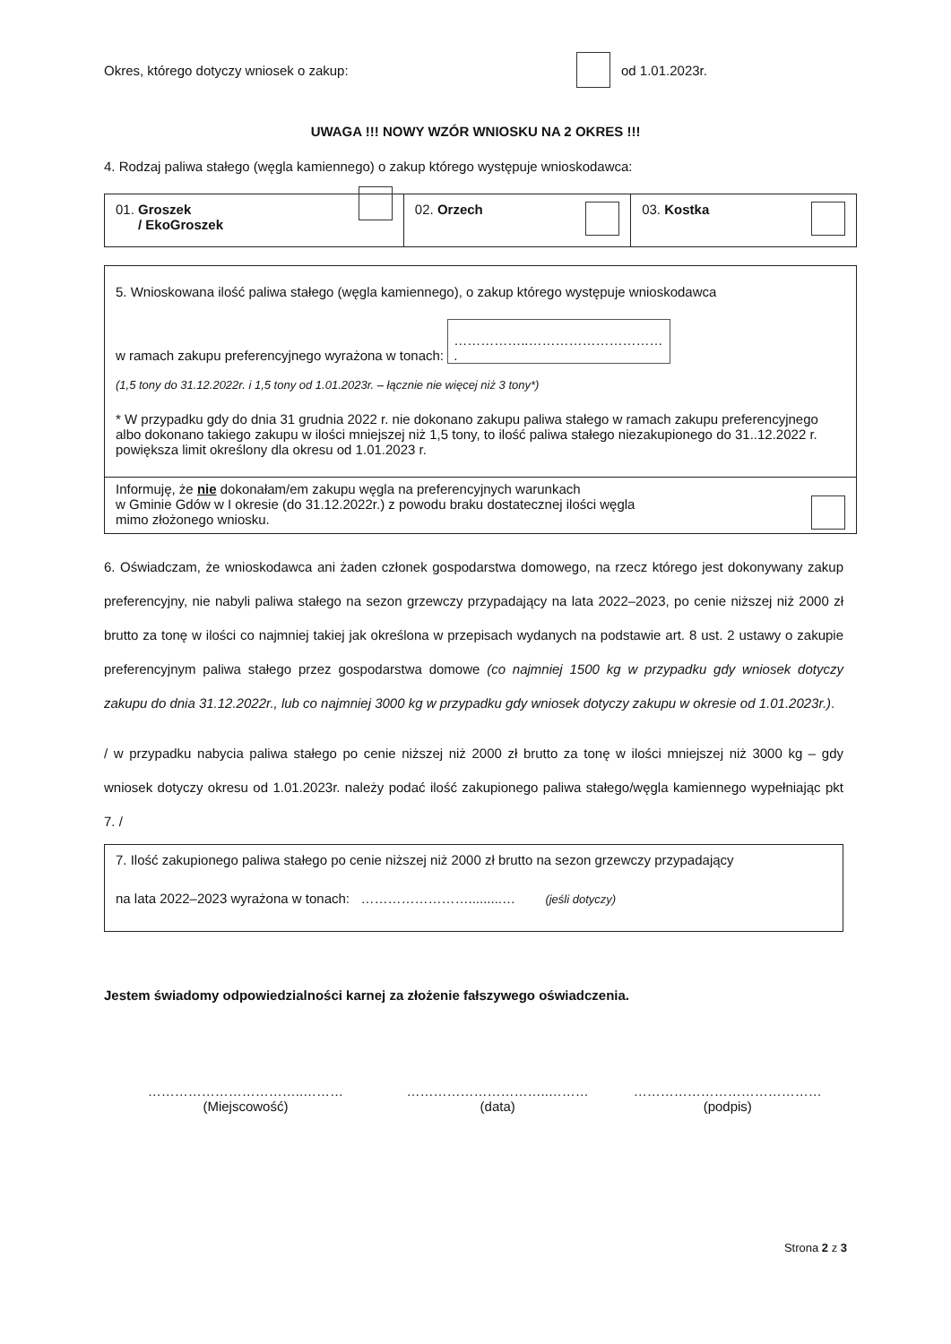Okres, którego dotyczy wniosek o zakup: od 1.01.2023r.
UWAGA !!! NOWY WZÓR WNIOSKU NA 2 OKRES !!!
4. Rodzaj paliwa stałego (węgla kamiennego) o zakup którego występuje wnioskodawca:
| 01. Groszek / EkoGroszek | 02. Orzech | 03. Kostka |
| 5. Wnioskowana ilość paliwa stałego (węgla kamiennego), o zakup którego występuje wnioskodawca w ramach zakupu preferencyjnego wyrażona w tonach: ……………..………………………… . (1,5 tony do 31.12.2022r. i 1,5 tony od 1.01.2023r. – łącznie nie więcej niż 3 tony*) * W przypadku gdy do dnia 31 grudnia 2022 r. nie dokonano zakupu paliwa stałego w ramach zakupu preferencyjnego albo dokonano takiego zakupu w ilości mniejszej niż 1,5 tony, to ilość paliwa stałego niezakupionego do 31..12.2022 r. powiększa limit określony dla okresu od 1.01.2023 r. |
| Informuję, że nie dokonałam/em zakupu węgla na preferencyjnych warunkach w Gminie Gdów w I okresie (do 31.12.2022r.) z powodu braku dostatecznej ilości węgla mimo złożonego wniosku. |
6. Oświadczam, że wnioskodawca ani żaden członek gospodarstwa domowego, na rzecz którego jest dokonywany zakup preferencyjny, nie nabyli paliwa stałego na sezon grzewczy przypadający na lata 2022–2023, po cenie niższej niż 2000 zł brutto za tonę w ilości co najmniej takiej jak określona w przepisach wydanych na podstawie art. 8 ust. 2 ustawy o zakupie preferencyjnym paliwa stałego przez gospodarstwa domowe (co najmniej 1500 kg w przypadku gdy wniosek dotyczy zakupu do dnia 31.12.2022r., lub co najmniej 3000 kg w przypadku gdy wniosek dotyczy zakupu w okresie od 1.01.2023r.).
/ w przypadku nabycia paliwa stałego po cenie niższej niż 2000 zł brutto za tonę w ilości mniejszej niż 3000 kg – gdy wniosek dotyczy okresu od 1.01.2023r. należy podać ilość zakupionego paliwa stałego/węgla kamiennego wypełniając pkt 7. /
| 7. Ilość zakupionego paliwa stałego po cenie niższej niż 2000 zł brutto na sezon grzewczy przypadający na lata 2022–2023 wyrażona w tonach: …………………….........… (jeśli dotyczy) |
Jestem świadomy odpowiedzialności karnej za złożenie fałszywego oświadczenia.
……………………………..………
(Miejscowość)
…………………………..………
(data)
……………………………………
(podpis)
Strona 2 z 3